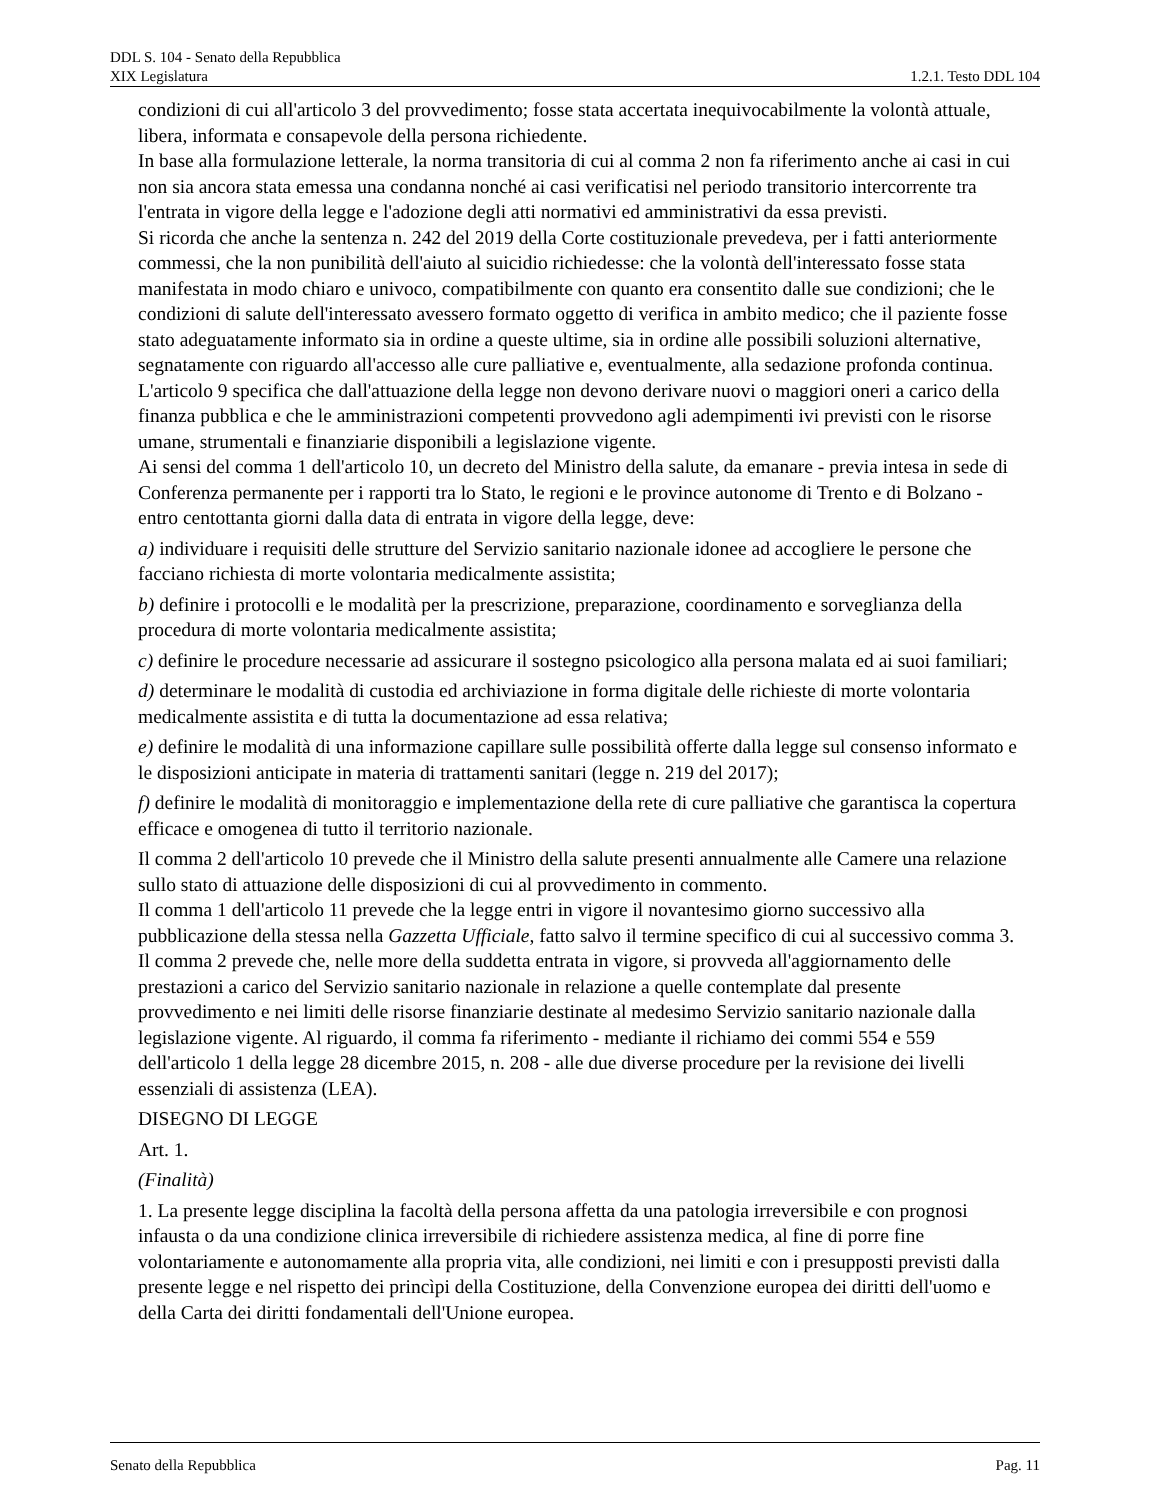DDL S. 104 - Senato della Repubblica
XIX Legislatura 1.2.1. Testo DDL 104
condizioni di cui all'articolo 3 del provvedimento; fosse stata accertata inequivocabilmente la volontà attuale, libera, informata e consapevole della persona richiedente.
In base alla formulazione letterale, la norma transitoria di cui al comma 2 non fa riferimento anche ai casi in cui non sia ancora stata emessa una condanna nonché ai casi verificatisi nel periodo transitorio intercorrente tra l'entrata in vigore della legge e l'adozione degli atti normativi ed amministrativi da essa previsti.
Si ricorda che anche la sentenza n. 242 del 2019 della Corte costituzionale prevedeva, per i fatti anteriormente commessi, che la non punibilità dell'aiuto al suicidio richiedesse: che la volontà dell'interessato fosse stata manifestata in modo chiaro e univoco, compatibilmente con quanto era consentito dalle sue condizioni; che le condizioni di salute dell'interessato avessero formato oggetto di verifica in ambito medico; che il paziente fosse stato adeguatamente informato sia in ordine a queste ultime, sia in ordine alle possibili soluzioni alternative, segnatamente con riguardo all'accesso alle cure palliative e, eventualmente, alla sedazione profonda continua.
L'articolo 9 specifica che dall'attuazione della legge non devono derivare nuovi o maggiori oneri a carico della finanza pubblica e che le amministrazioni competenti provvedono agli adempimenti ivi previsti con le risorse umane, strumentali e finanziarie disponibili a legislazione vigente.
Ai sensi del comma 1 dell'articolo 10, un decreto del Ministro della salute, da emanare - previa intesa in sede di Conferenza permanente per i rapporti tra lo Stato, le regioni e le province autonome di Trento e di Bolzano - entro centottanta giorni dalla data di entrata in vigore della legge, deve:
a) individuare i requisiti delle strutture del Servizio sanitario nazionale idonee ad accogliere le persone che facciano richiesta di morte volontaria medicalmente assistita;
b) definire i protocolli e le modalità per la prescrizione, preparazione, coordinamento e sorveglianza della procedura di morte volontaria medicalmente assistita;
c) definire le procedure necessarie ad assicurare il sostegno psicologico alla persona malata ed ai suoi familiari;
d) determinare le modalità di custodia ed archiviazione in forma digitale delle richieste di morte volontaria medicalmente assistita e di tutta la documentazione ad essa relativa;
e) definire le modalità di una informazione capillare sulle possibilità offerte dalla legge sul consenso informato e le disposizioni anticipate in materia di trattamenti sanitari (legge n. 219 del 2017);
f) definire le modalità di monitoraggio e implementazione della rete di cure palliative che garantisca la copertura efficace e omogenea di tutto il territorio nazionale.
Il comma 2 dell'articolo 10 prevede che il Ministro della salute presenti annualmente alle Camere una relazione sullo stato di attuazione delle disposizioni di cui al provvedimento in commento.
Il comma 1 dell'articolo 11 prevede che la legge entri in vigore il novantesimo giorno successivo alla pubblicazione della stessa nella Gazzetta Ufficiale, fatto salvo il termine specifico di cui al successivo comma 3. Il comma 2 prevede che, nelle more della suddetta entrata in vigore, si provveda all'aggiornamento delle prestazioni a carico del Servizio sanitario nazionale in relazione a quelle contemplate dal presente provvedimento e nei limiti delle risorse finanziarie destinate al medesimo Servizio sanitario nazionale dalla legislazione vigente. Al riguardo, il comma fa riferimento - mediante il richiamo dei commi 554 e 559 dell'articolo 1 della legge 28 dicembre 2015, n. 208 - alle due diverse procedure per la revisione dei livelli essenziali di assistenza (LEA).
DISEGNO DI LEGGE
Art. 1.
(Finalità)
1. La presente legge disciplina la facoltà della persona affetta da una patologia irreversibile e con prognosi infausta o da una condizione clinica irreversibile di richiedere assistenza medica, al fine di porre fine volontariamente e autonomamente alla propria vita, alle condizioni, nei limiti e con i presupposti previsti dalla presente legge e nel rispetto dei princìpi della Costituzione, della Convenzione europea dei diritti dell'uomo e della Carta dei diritti fondamentali dell'Unione europea.
Senato della Repubblica Pag. 11